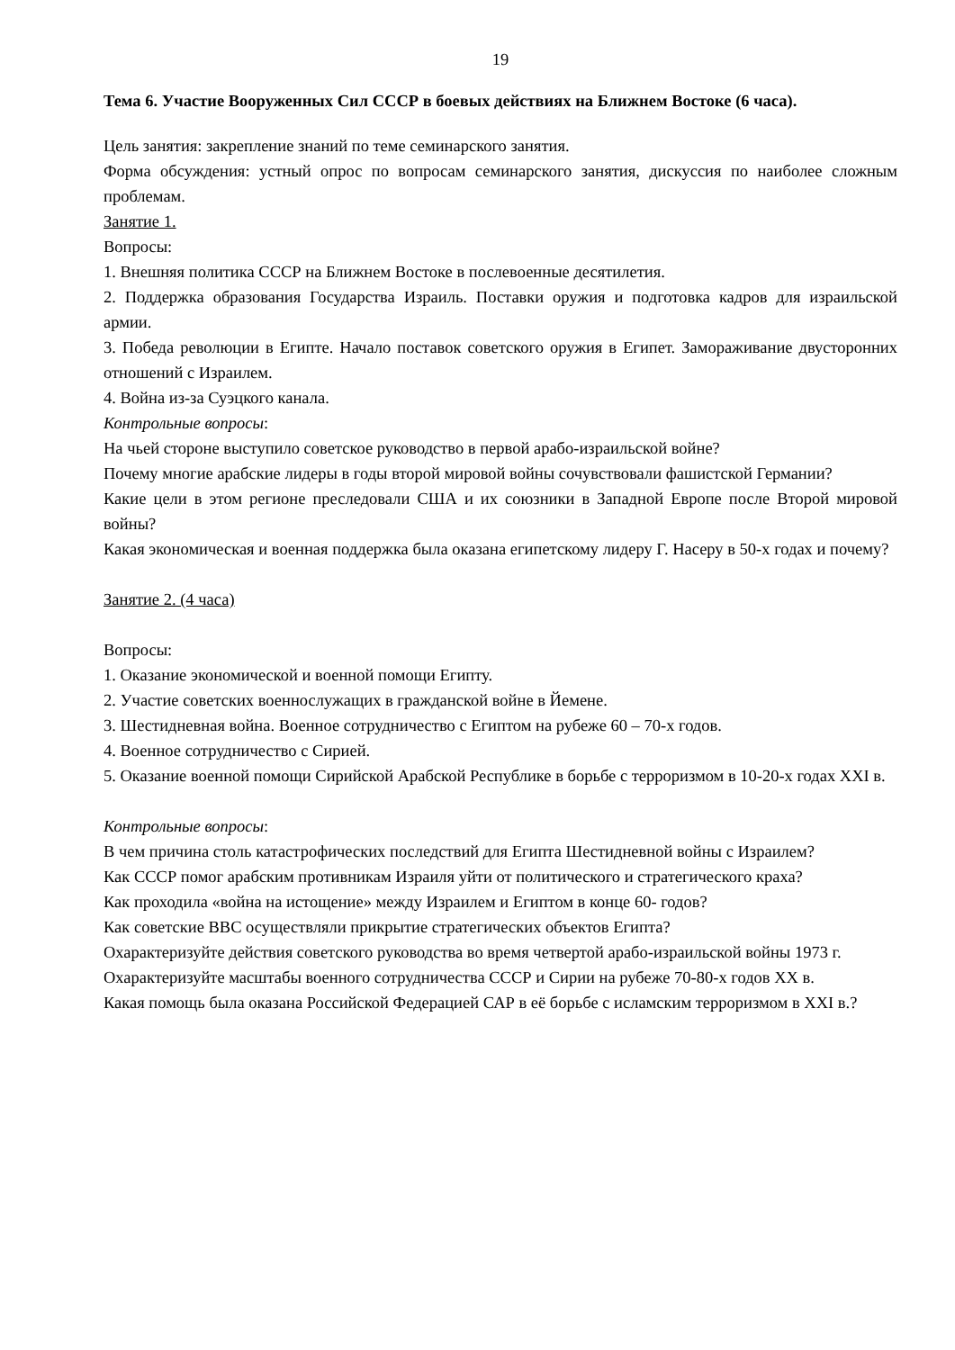19
Тема 6. Участие Вооруженных Сил СССР в боевых действиях на Ближнем Востоке (6 часа).
Цель занятия: закрепление знаний по теме семинарского занятия.
Форма обсуждения: устный опрос по вопросам семинарского занятия, дискуссия по наиболее сложным проблемам.
Занятие 1.
Вопросы:
1. Внешняя политика СССР на Ближнем Востоке в послевоенные десятилетия.
2. Поддержка образования Государства Израиль. Поставки оружия и подготовка кадров для израильской армии.
3. Победа революции в Египте. Начало поставок советского оружия в Египет. Замораживание двусторонних отношений с Израилем.
4. Война из-за Суэцкого канала.
Контрольные вопросы:
На чьей стороне выступило советское руководство в первой арабо-израильской войне?
Почему многие арабские лидеры в годы второй мировой войны сочувствовали фашистской Германии?
Какие цели в этом регионе преследовали США и их союзники в Западной Европе после Второй мировой войны?
Какая экономическая и военная поддержка была оказана египетскому лидеру Г. Насеру в 50-х годах и почему?
Занятие 2. (4 часа)
Вопросы:
1. Оказание экономической и военной помощи Египту.
2. Участие советских военнослужащих в гражданской войне в Йемене.
3. Шестидневная война. Военное сотрудничество с Египтом на рубеже 60 – 70-х годов.
4. Военное сотрудничество с Сирией.
5. Оказание военной помощи Сирийской Арабской Республике в борьбе с терроризмом в 10-20-х годах XXI в.
Контрольные вопросы:
В чем причина столь катастрофических последствий для Египта Шестидневной войны с Израилем?
Как СССР помог арабским противникам Израиля уйти от политического и стратегического краха?
Как проходила «война на истощение» между Израилем и Египтом в конце 60- годов?
Как советские ВВС осуществляли прикрытие стратегических объектов Египта?
Охарактеризуйте действия советского руководства во время четвертой арабо-израильской войны 1973 г.
Охарактеризуйте масштабы военного сотрудничества СССР и Сирии на рубеже 70-80-х годов XX в.
Какая помощь была оказана Российской Федерацией САР в её борьбе с исламским терроризмом в XXI в.?